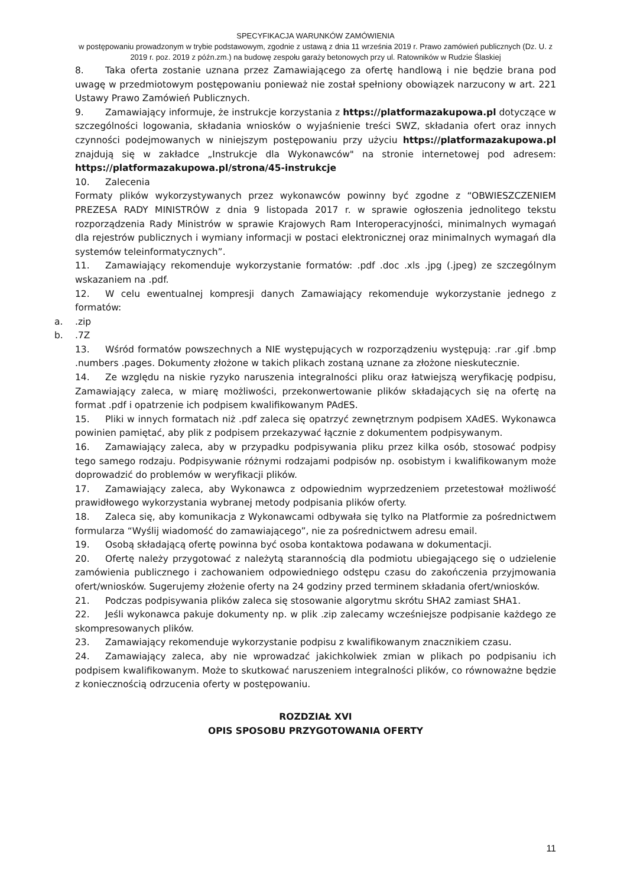SPECYFIKACJA WARUNKÓW ZAMÓWIENIA
w postępowaniu prowadzonym w trybie podstawowym, zgodnie z ustawą z dnia 11 września 2019 r. Prawo zamówień publicznych (Dz. U. z 2019 r. poz. 2019 z późn.zm.) na budowę zespołu garaży betonowych przy ul. Ratowników w Rudzie Ślaskiej
8. Taka oferta zostanie uznana przez Zamawiającego za ofertę handlową i nie będzie brana pod uwagę w przedmiotowym postępowaniu ponieważ nie został spełniony obowiązek narzucony w art. 221 Ustawy Prawo Zamówień Publicznych.
9. Zamawiający informuje, że instrukcje korzystania z https://platformazakupowa.pl dotyczące w szczególności logowania, składania wniosków o wyjaśnienie treści SWZ, składania ofert oraz innych czynności podejmowanych w niniejszym postępowaniu przy użyciu https://platformazakupowa.pl znajdują się w zakładce „Instrukcje dla Wykonawców" na stronie internetowej pod adresem: https://platformazakupowa.pl/strona/45-instrukcje
10. Zalecenia
Formaty plików wykorzystywanych przez wykonawców powinny być zgodne z “OBWIESZCZENIEM PREZESA RADY MINISTRÓW z dnia 9 listopada 2017 r. w sprawie ogłoszenia jednolitego tekstu rozporządzenia Rady Ministrów w sprawie Krajowych Ram Interoperacyjności, minimalnych wymagań dla rejestrów publicznych i wymiany informacji w postaci elektronicznej oraz minimalnych wymagań dla systemów teleinformatycznych”.
11. Zamawiający rekomenduje wykorzystanie formatów: .pdf .doc .xls .jpg (.jpeg) ze szczególnym wskazaniem na .pdf.
12. W celu ewentualnej kompresji danych Zamawiający rekomenduje wykorzystanie jednego z formatów:
a..zip
b..7Z
13. Wśród formatów powszechnych a NIE występujących w rozporządzeniu występują: .rar .gif .bmp .numbers .pages. Dokumenty złożone w takich plikach zostaną uznane za złożone nieskutecznie.
14. Ze względu na niskie ryzyko naruszenia integralności pliku oraz łatwiejszą weryfikację podpisu, Zamawiający zaleca, w miarę możliwości, przekonwertowanie plików składających się na ofertę na format .pdf i opatrzenie ich podpisem kwalifikowanym PAdES.
15. Pliki w innych formatach niż .pdf zaleca się opatrzyć zewnętrznym podpisem XAdES. Wykonawca powinien pamiętać, aby plik z podpisem przekazywać łącznie z dokumentem podpisywanym.
16. Zamawiający zaleca, aby w przypadku podpisywania pliku przez kilka osób, stosować podpisy tego samego rodzaju. Podpisywanie różnymi rodzajami podpisów np. osobistym i kwalifikowanym może doprowadzić do problemów w weryfikacji plików.
17. Zamawiający zaleca, aby Wykonawca z odpowiednim wyprzedzeniem przetestował możliwość prawidłowego wykorzystania wybranej metody podpisania plików oferty.
18. Zaleca się, aby komunikacja z Wykonawcami odbywała się tylko na Platformie za pośrednictwem formularza “Wyślij wiadomość do zamawiającego”, nie za pośrednictwem adresu email.
19. Osobą składającą ofertę powinna być osoba kontaktowa podawana w dokumentacji.
20. Ofertę należy przygotować z należytą starannością dla podmiotu ubiegającego się o udzielenie zamówienia publicznego i zachowaniem odpowiedniego odstępu czasu do zakończenia przyjmowania ofert/wniosków. Sugerujemy złożenie oferty na 24 godziny przed terminem składania ofert/wniosków.
21. Podczas podpisywania plików zaleca się stosowanie algorytmu skrótu SHA2 zamiast SHA1.
22. Jeśli wykonawca pakuje dokumenty np. w plik .zip zalecamy wcześniejsze podpisanie każdego ze skompresowanych plików.
23. Zamawiający rekomenduje wykorzystanie podpisu z kwalifikowanym znacznikiem czasu.
24. Zamawiający zaleca, aby nie wprowadzać jakichkolwiek zmian w plikach po podpisaniu ich podpisem kwalifikowanym. Może to skutkować naruszeniem integralności plików, co równoważne będzie z koniecznością odrzucenia oferty w postępowaniu.
ROZDZIAŁ XVI
OPIS SPOSOBU PRZYGOTOWANIA OFERTY
11